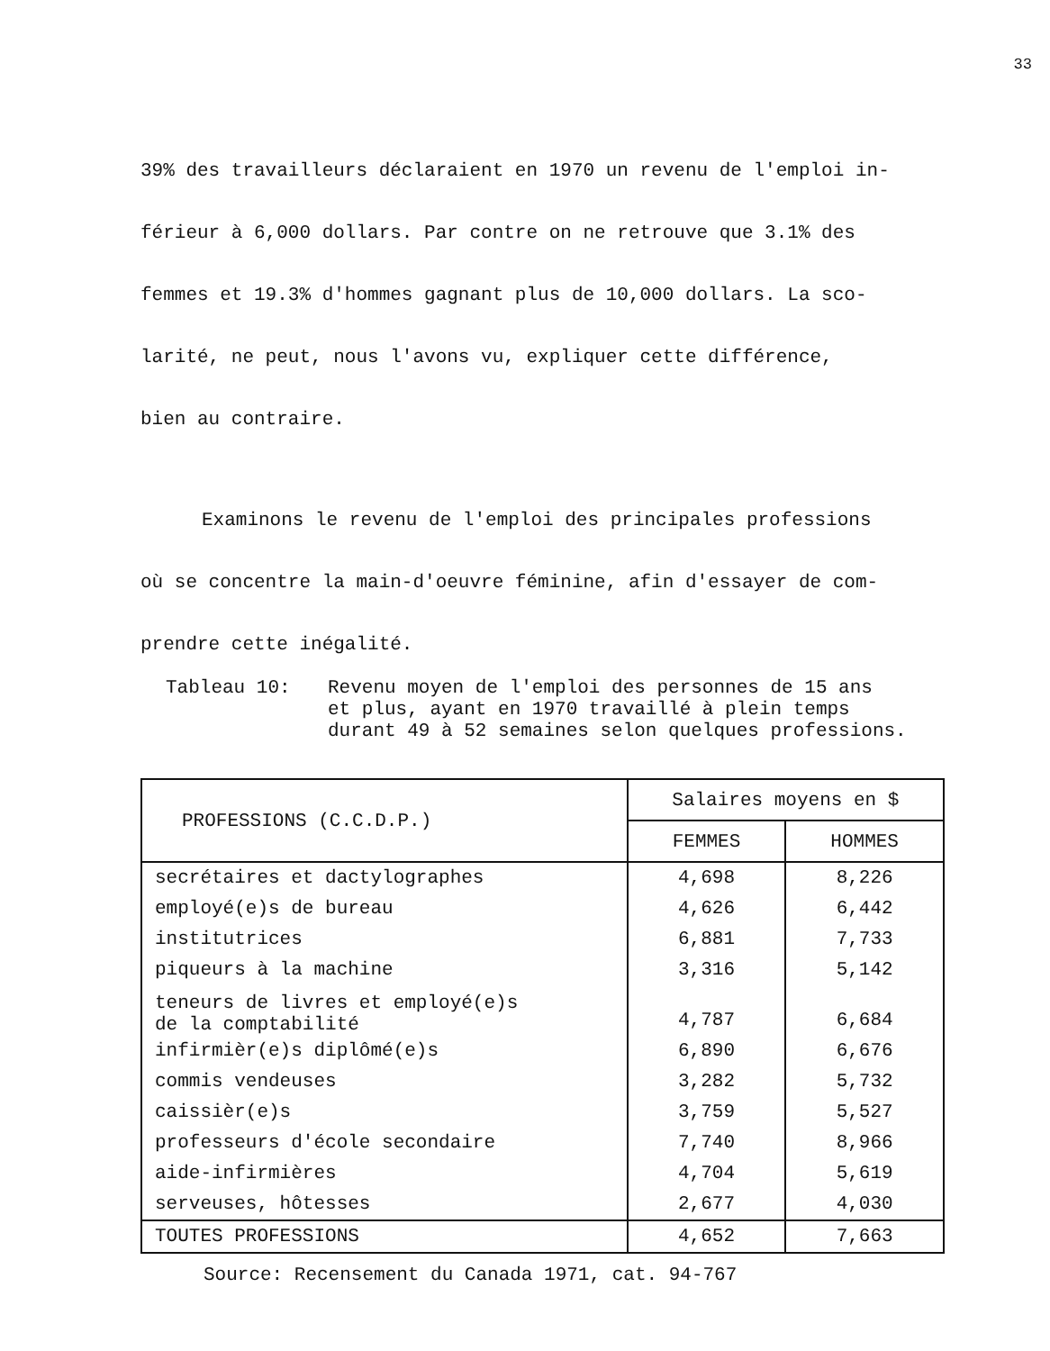33
39% des travailleurs déclaraient en 1970 un revenu de l'emploi in-
férieur à 6,000 dollars. Par contre on ne retrouve que 3.1% des
femmes et 19.3% d'hommes gagnant plus de 10,000 dollars. La sco-
larité, ne peut, nous l'avons vu, expliquer cette différence,
bien au contraire.
Examinons le revenu de l'emploi des principales professions
où se concentre la main-d'oeuvre féminine, afin d'essayer de com-
prendre cette inégalité.
Tableau 10: Revenu moyen de l'emploi des personnes de 15 ans
et plus, ayant en 1970 travaillé à plein temps
durant 49 à 52 semaines selon quelques professions.
| PROFESSIONS (C.C.D.P.) | Salaires moyens en $ | |
| --- | --- | --- |
| | FEMMES | HOMMES |
| secrétaires et dactylographes | 4,698 | 8,226 |
| employé(e)s de bureau | 4,626 | 6,442 |
| institutrices | 6,881 | 7,733 |
| piqueurs à la machine | 3,316 | 5,142 |
| teneurs de livres et employé(e)s de la comptabilité | 4,787 | 6,684 |
| infirmièr(e)s diplômé(e)s | 6,890 | 6,676 |
| commis vendeuses | 3,282 | 5,732 |
| caissièr(e)s | 3,759 | 5,527 |
| professeurs d'école secondaire | 7,740 | 8,966 |
| aide-infirmières | 4,704 | 5,619 |
| serveuses, hôtesses | 2,677 | 4,030 |
| TOUTES PROFESSIONS | 4,652 | 7,663 |
Source: Recensement du Canada 1971, cat. 94-767